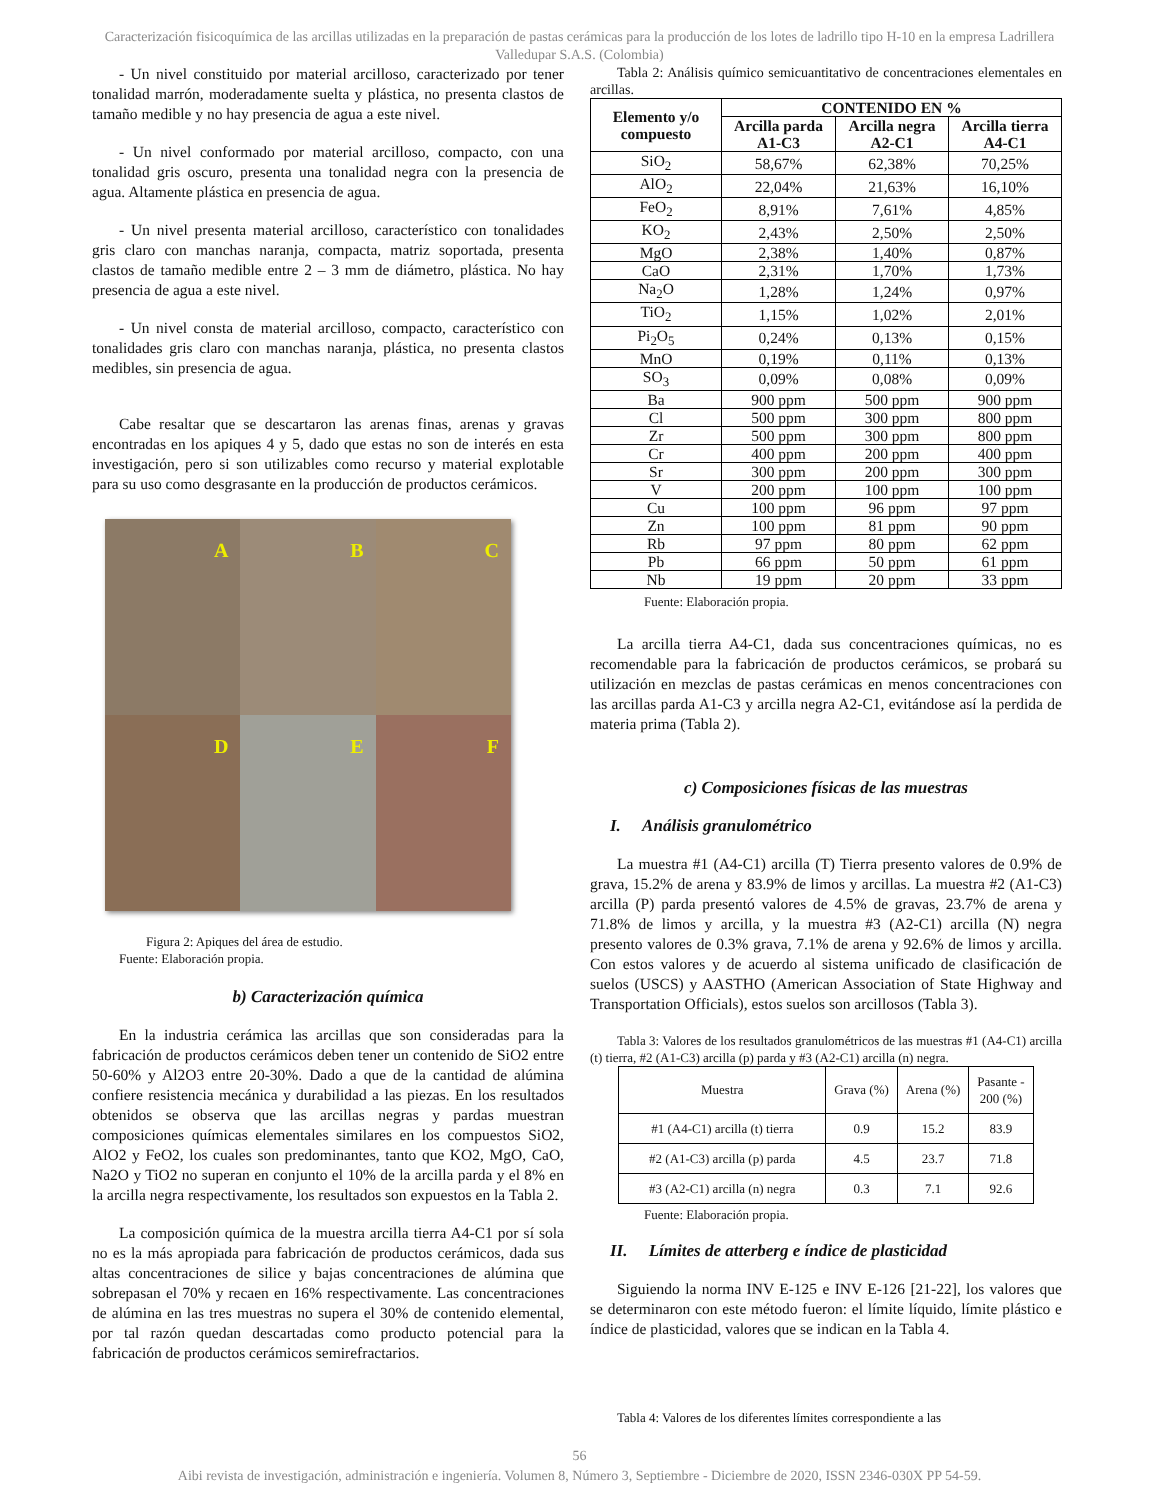Caracterización fisicoquímica de las arcillas utilizadas en la preparación de pastas cerámicas para la producción de los lotes de ladrillo tipo H-10 en la empresa Ladrillera Valledupar S.A.S. (Colombia)
- Un nivel constituido por material arcilloso, caracterizado por tener tonalidad marrón, moderadamente suelta y plástica, no presenta clastos de tamaño medible y no hay presencia de agua a este nivel.
- Un nivel conformado por material arcilloso, compacto, con una tonalidad gris oscuro, presenta una tonalidad negra con la presencia de agua. Altamente plástica en presencia de agua.
- Un nivel presenta material arcilloso, característico con tonalidades gris claro con manchas naranja, compacta, matriz soportada, presenta clastos de tamaño medible entre 2 – 3 mm de diámetro, plástica. No hay presencia de agua a este nivel.
- Un nivel consta de material arcilloso, compacto, característico con tonalidades gris claro con manchas naranja, plástica, no presenta clastos medibles, sin presencia de agua.
Cabe resaltar que se descartaron las arenas finas, arenas y gravas encontradas en los apiques 4 y 5, dado que estas no son de interés en esta investigación, pero si son utilizables como recurso y material explotable para su uso como desgrasante en la producción de productos cerámicos.
A
B
C
D
E
F
Figura 2: Apiques del área de estudio.
Fuente: Elaboración propia.
b) Caracterización química
En la industria cerámica las arcillas que son consideradas para la fabricación de productos cerámicos deben tener un contenido de SiO2 entre 50-60% y Al2O3 entre 20-30%. Dado a que de la cantidad de alúmina confiere resistencia mecánica y durabilidad a las piezas. En los resultados obtenidos se observa que las arcillas negras y pardas muestran composiciones químicas elementales similares en los compuestos SiO2, AlO2 y FeO2, los cuales son predominantes, tanto que KO2, MgO, CaO, Na2O y TiO2 no superan en conjunto el 10% de la arcilla parda y el 8% en la arcilla negra respectivamente, los resultados son expuestos en la Tabla 2.
La composición química de la muestra arcilla tierra A4-C1 por sí sola no es la más apropiada para fabricación de productos cerámicos, dada sus altas concentraciones de silice y bajas concentraciones de alúmina que sobrepasan el 70% y recaen en 16% respectivamente. Las concentraciones de alúmina en las tres muestras no supera el 30% de contenido elemental, por tal razón quedan descartadas como producto potencial para la fabricación de productos cerámicos semirefractarios.
Tabla 2: Análisis químico semicuantitativo de concentraciones elementales en arcillas.
| Elemento y/o compuesto | CONTENIDO EN % | | |
| --- | --- | --- | --- |
| | Arcilla parda A1-C3 | Arcilla negra A2-C1 | Arcilla tierra A4-C1 |
| SiO<sub>2</sub> | 58,67% | 62,38% | 70,25% |
| AlO<sub>2</sub> | 22,04% | 21,63% | 16,10% |
| FeO<sub>2</sub> | 8,91% | 7,61% | 4,85% |
| KO<sub>2</sub> | 2,43% | 2,50% | 2,50% |
| MgO | 2,38% | 1,40% | 0,87% |
| CaO | 2,31% | 1,70% | 1,73% |
| Na<sub>2</sub>O | 1,28% | 1,24% | 0,97% |
| TiO<sub>2</sub> | 1,15% | 1,02% | 2,01% |
| Pi<sub>2</sub>O<sub>5</sub> | 0,24% | 0,13% | 0,15% |
| MnO | 0,19% | 0,11% | 0,13% |
| SO<sub>3</sub> | 0,09% | 0,08% | 0,09% |
| Ba | 900 ppm | 500 ppm | 900 ppm |
| Cl | 500 ppm | 300 ppm | 800 ppm |
| Zr | 500 ppm | 300 ppm | 800 ppm |
| Cr | 400 ppm | 200 ppm | 400 ppm |
| Sr | 300 ppm | 200 ppm | 300 ppm |
| V | 200 ppm | 100 ppm | 100 ppm |
| Cu | 100 ppm | 96 ppm | 97 ppm |
| Zn | 100 ppm | 81 ppm | 90 ppm |
| Rb | 97 ppm | 80 ppm | 62 ppm |
| Pb | 66 ppm | 50 ppm | 61 ppm |
| Nb | 19 ppm | 20 ppm | 33 ppm |
Fuente: Elaboración propia.
La arcilla tierra A4-C1, dada sus concentraciones químicas, no es recomendable para la fabricación de productos cerámicos, se probará su utilización en mezclas de pastas cerámicas en menos concentraciones con las arcillas parda A1-C3 y arcilla negra A2-C1, evitándose así la perdida de materia prima (Tabla 2).
c) Composiciones físicas de las muestras
I. Análisis granulométrico
La muestra #1 (A4-C1) arcilla (T) Tierra presento valores de 0.9% de grava, 15.2% de arena y 83.9% de limos y arcillas. La muestra #2 (A1-C3) arcilla (P) parda presentó valores de 4.5% de gravas, 23.7% de arena y 71.8% de limos y arcilla, y la muestra #3 (A2-C1) arcilla (N) negra presento valores de 0.3% grava, 7.1% de arena y 92.6% de limos y arcilla. Con estos valores y de acuerdo al sistema unificado de clasificación de suelos (USCS) y AASTHO (American Association of State Highway and Transportation Officials), estos suelos son arcillosos (Tabla 3).
Tabla 3: Valores de los resultados granulométricos de las muestras #1 (A4-C1) arcilla (t) tierra, #2 (A1-C3) arcilla (p) parda y #3 (A2-C1) arcilla (n) negra.
| Muestra | Grava (%) | Arena (%) | Pasante - 200 (%) |
| --- | --- | --- | --- |
| #1 (A4-C1) arcilla (t) tierra | 0.9 | 15.2 | 83.9 |
| #2 (A1-C3) arcilla (p) parda | 4.5 | 23.7 | 71.8 |
| #3 (A2-C1) arcilla (n) negra | 0.3 | 7.1 | 92.6 |
Fuente: Elaboración propia.
II. Límites de atterberg e índice de plasticidad
Siguiendo la norma INV E-125 e INV E-126 [21-22], los valores que se determinaron con este método fueron: el límite líquido, límite plástico e índice de plasticidad, valores que se indican en la Tabla 4.
Tabla 4: Valores de los diferentes límites correspondiente a las
56
Aibi revista de investigación, administración e ingeniería. Volumen 8, Número 3, Septiembre - Diciembre de 2020, ISSN 2346-030X PP 54-59.